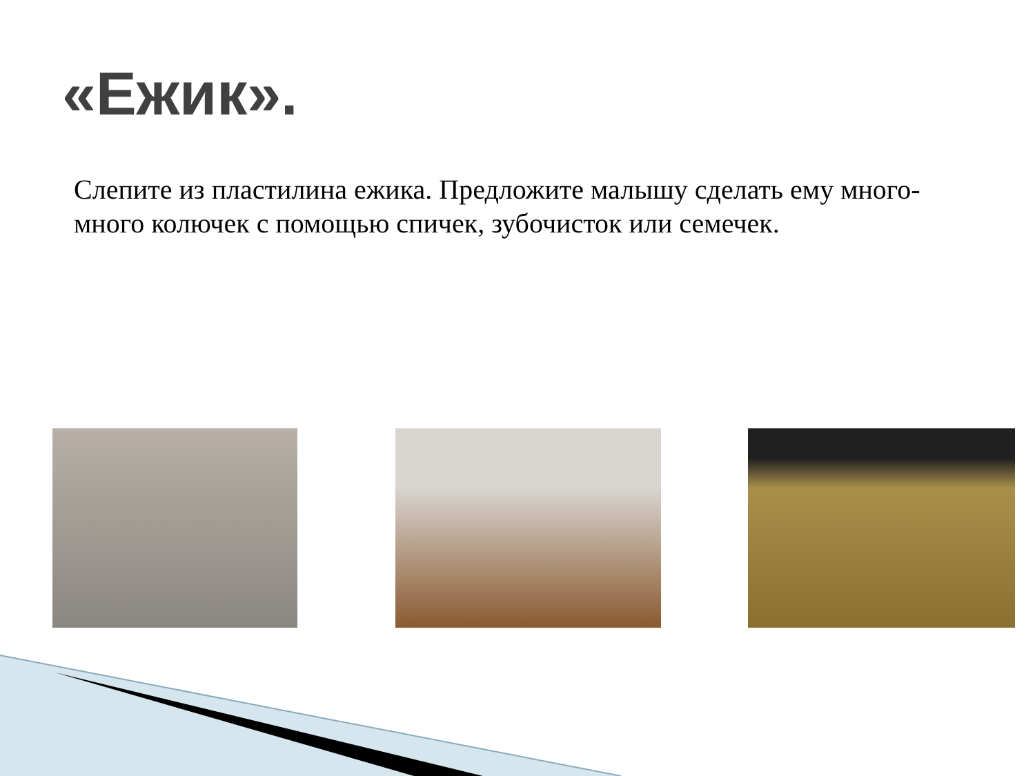«Ежик».
Слепите из пластилина ежика. Предложите малышу сделать ему много-много колючек с помощью спичек, зубочисток или семечек.